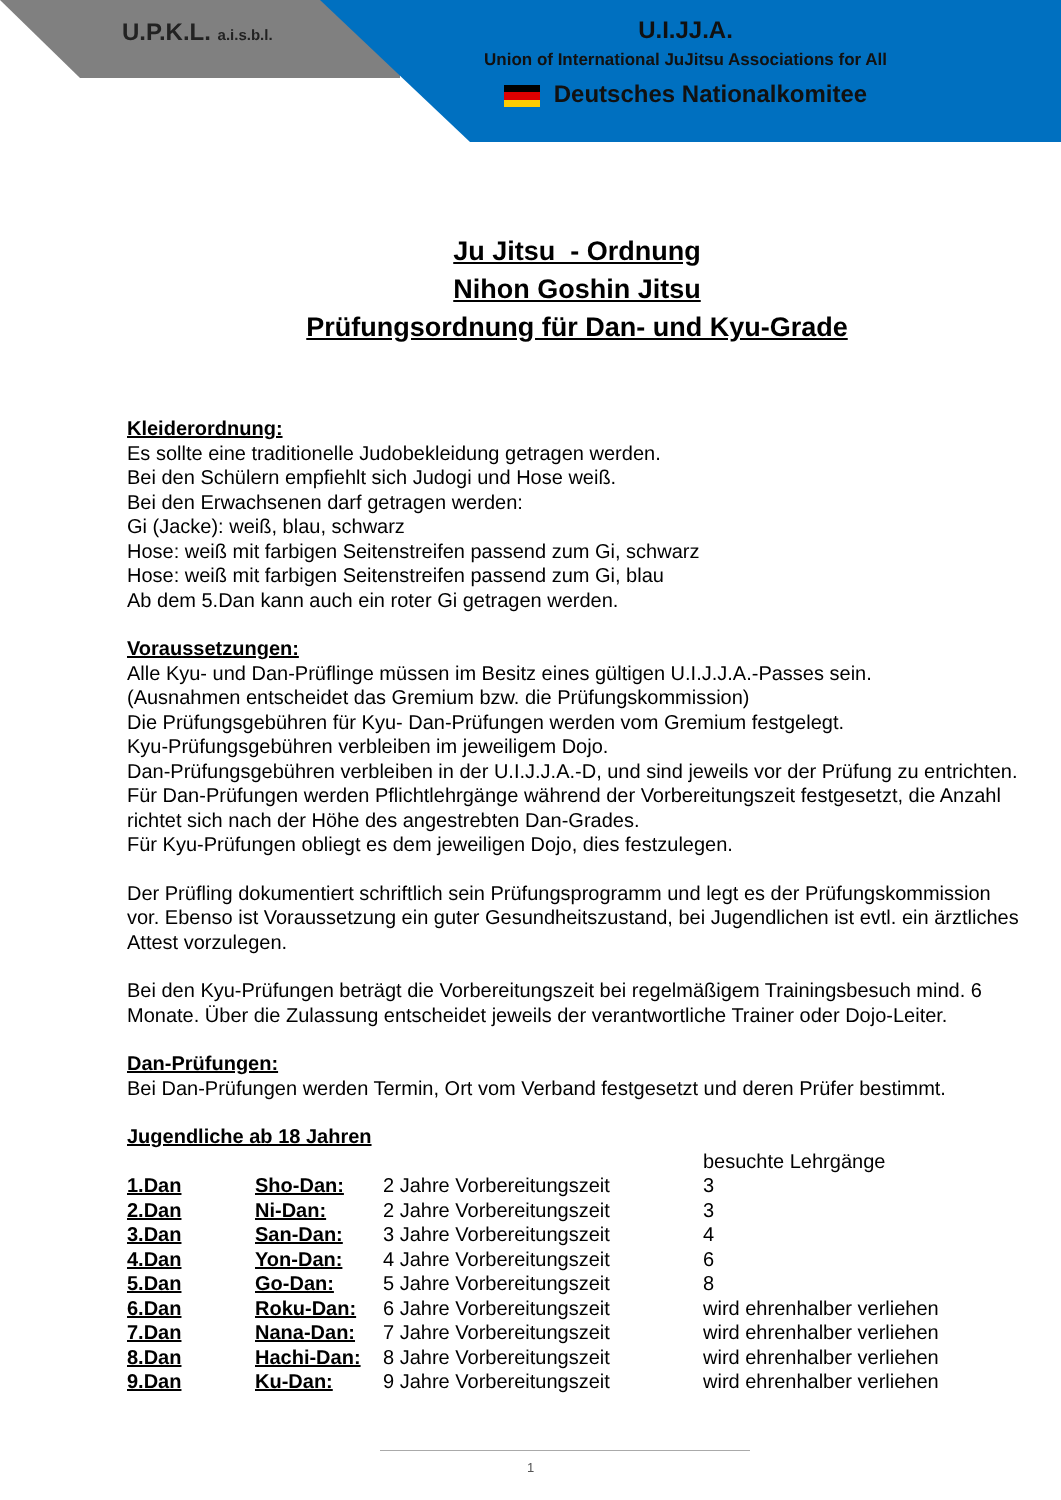U.P.K.L. a.i.s.b.l.
U.I.JJ.A.
Union of International JuJitsu Associations for All
Deutsches Nationalkomitee
Ju Jitsu - Ordnung
Nihon Goshin Jitsu
Prüfungsordnung für Dan- und Kyu-Grade
Kleiderordnung:
Es sollte eine traditionelle Judobekleidung getragen werden.
Bei den Schülern empfiehlt sich Judogi und Hose weiß.
Bei den Erwachsenen darf getragen werden:
Gi (Jacke): weiß, blau, schwarz
Hose: weiß mit farbigen Seitenstreifen passend zum Gi, schwarz
Hose: weiß mit farbigen Seitenstreifen passend zum Gi, blau
Ab dem 5.Dan kann auch ein roter Gi getragen werden.
Voraussetzungen:
Alle Kyu- und Dan-Prüflinge müssen im Besitz eines gültigen U.I.J.J.A.-Passes sein.
(Ausnahmen entscheidet das Gremium bzw. die Prüfungskommission)
Die Prüfungsgebühren für Kyu- Dan-Prüfungen werden vom Gremium festgelegt.
Kyu-Prüfungsgebühren verbleiben im jeweiligem Dojo.
Dan-Prüfungsgebühren verbleiben in der U.I.J.J.A.-D, und sind jeweils vor der Prüfung zu entrichten. Für Dan-Prüfungen werden Pflichtlehrgänge während der Vorbereitungszeit festgesetzt, die Anzahl richtet sich nach der Höhe des angestrebten Dan-Grades.
Für Kyu-Prüfungen obliegt es dem jeweiligen Dojo, dies festzulegen.
Der Prüfling dokumentiert schriftlich sein Prüfungsprogramm und legt es der Prüfungskommission vor. Ebenso ist Voraussetzung ein guter Gesundheitszustand, bei Jugendlichen ist evtl. ein ärztliches Attest vorzulegen.
Bei den Kyu-Prüfungen beträgt die Vorbereitungszeit bei regelmäßigem Trainingsbesuch mind. 6 Monate. Über die Zulassung entscheidet jeweils der verantwortliche Trainer oder Dojo-Leiter.
Dan-Prüfungen:
Bei Dan-Prüfungen werden Termin, Ort vom Verband festgesetzt und deren Prüfer bestimmt.
Jugendliche ab 18 Jahren
| | | | besuchte Lehrgänge |
| 1.Dan | Sho-Dan: | 2 Jahre Vorbereitungszeit | 3 |
| 2.Dan | Ni-Dan: | 2 Jahre Vorbereitungszeit | 3 |
| 3.Dan | San-Dan: | 3 Jahre Vorbereitungszeit | 4 |
| 4.Dan | Yon-Dan: | 4 Jahre Vorbereitungszeit | 6 |
| 5.Dan | Go-Dan: | 5 Jahre Vorbereitungszeit | 8 |
| 6.Dan | Roku-Dan: | 6 Jahre Vorbereitungszeit | wird ehrenhalber verliehen |
| 7.Dan | Nana-Dan: | 7 Jahre Vorbereitungszeit | wird ehrenhalber verliehen |
| 8.Dan | Hachi-Dan: | 8 Jahre Vorbereitungszeit | wird ehrenhalber verliehen |
| 9.Dan | Ku-Dan: | 9 Jahre Vorbereitungszeit | wird ehrenhalber verliehen |
1